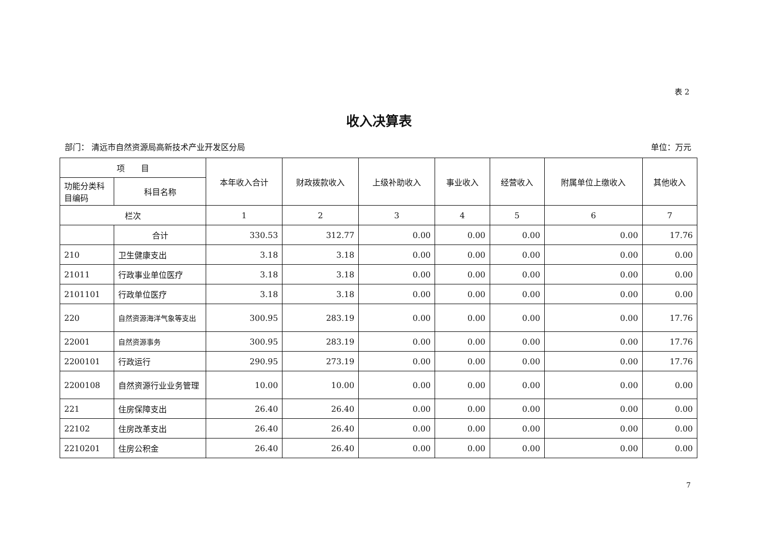表 2
收入决算表
部门： 清远市自然资源局高新技术产业开发区分局 单位：万元
| 项 目 | | 本年收入合计 | 财政拨款收入 | 上级补助收入 | 事业收入 | 经营收入 | 附属单位上缴收入 | 其他收入 |
| --- | --- | --- | --- | --- | --- | --- | --- | --- |
| 功能分类科目编码 | 科目名称 | | | | | | | |
| 栏次 | | 1 | 2 | 3 | 4 | 5 | 6 | 7 |
| | 合计 | 330.53 | 312.77 | 0.00 | 0.00 | 0.00 | 0.00 | 17.76 |
| 210 | 卫生健康支出 | 3.18 | 3.18 | 0.00 | 0.00 | 0.00 | 0.00 | 0.00 |
| 21011 | 行政事业单位医疗 | 3.18 | 3.18 | 0.00 | 0.00 | 0.00 | 0.00 | 0.00 |
| 2101101 | 行政单位医疗 | 3.18 | 3.18 | 0.00 | 0.00 | 0.00 | 0.00 | 0.00 |
| 220 | 自然资源海洋气象等支出 | 300.95 | 283.19 | 0.00 | 0.00 | 0.00 | 0.00 | 17.76 |
| 22001 | 自然资源事务 | 300.95 | 283.19 | 0.00 | 0.00 | 0.00 | 0.00 | 17.76 |
| 2200101 | 行政运行 | 290.95 | 273.19 | 0.00 | 0.00 | 0.00 | 0.00 | 17.76 |
| 2200108 | 自然资源行业业务管理 | 10.00 | 10.00 | 0.00 | 0.00 | 0.00 | 0.00 | 0.00 |
| 221 | 住房保障支出 | 26.40 | 26.40 | 0.00 | 0.00 | 0.00 | 0.00 | 0.00 |
| 22102 | 住房改革支出 | 26.40 | 26.40 | 0.00 | 0.00 | 0.00 | 0.00 | 0.00 |
| 2210201 | 住房公积金 | 26.40 | 26.40 | 0.00 | 0.00 | 0.00 | 0.00 | 0.00 |
7